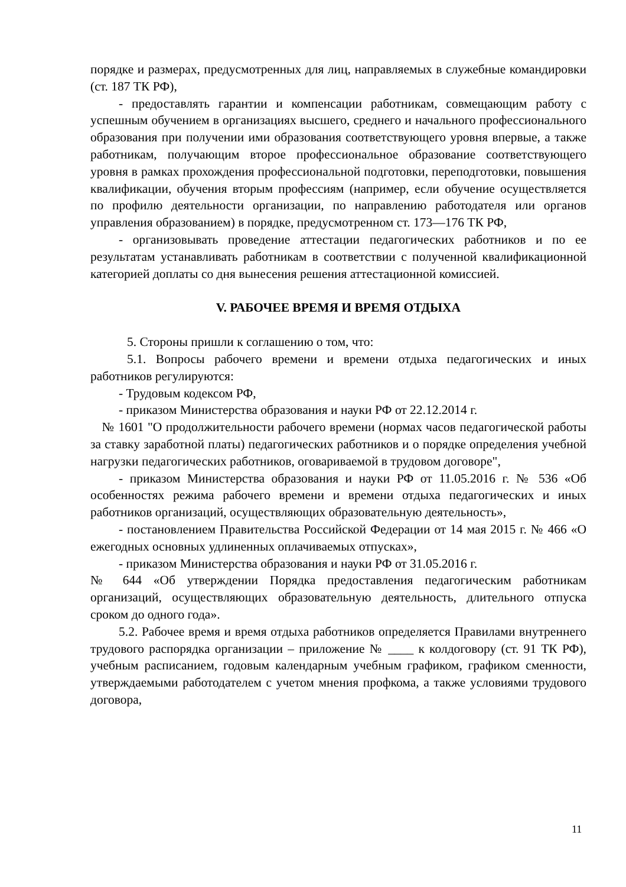порядке и размерах, предусмотренных для лиц, направляемых в служебные командировки (ст. 187 ТК РФ),
- предоставлять гарантии и компенсации работникам, совмещающим работу с успешным обучением в организациях высшего, среднего и начального профессионального образования при получении ими образования соответствующего уровня впервые, а также работникам, получающим второе профессиональное образование соответствующего уровня в рамках прохождения профессиональной подготовки, переподготовки, повышения квалификации, обучения вторым профессиям (например, если обучение осуществляется по профилю деятельности организации, по направлению работодателя или органов управления образованием) в порядке, предусмотренном ст. 173—176 ТК РФ,
- организовывать проведение аттестации педагогических работников и по ее результатам устанавливать работникам в соответствии с полученной квалификационной категорией доплаты со дня вынесения решения аттестационной комиссией.
V. РАБОЧЕЕ ВРЕМЯ И ВРЕМЯ ОТДЫХА
5. Стороны пришли к соглашению о том, что:
5.1. Вопросы рабочего времени и времени отдыха педагогических и иных работников регулируются:
- Трудовым кодексом РФ,
- приказом Министерства образования и науки РФ от 22.12.2014 г.
№ 1601 "О продолжительности рабочего времени (нормах часов педагогической работы за ставку заработной платы) педагогических работников и о порядке определения учебной нагрузки педагогических работников, оговариваемой в трудовом договоре",
- приказом Министерства образования и науки РФ от 11.05.2016 г. № 536 «Об особенностях режима рабочего времени и времени отдыха педагогических и иных работников организаций, осуществляющих образовательную деятельность»,
- постановлением Правительства Российской Федерации от 14 мая 2015 г. № 466 «О ежегодных основных удлиненных оплачиваемых отпусках»,
- приказом Министерства образования и науки РФ от 31.05.2016 г.
№ 644 «Об утверждении Порядка предоставления педагогическим работникам организаций, осуществляющих образовательную деятельность, длительного отпуска сроком до одного года».
5.2. Рабочее время и время отдыха работников определяется Правилами внутреннего трудового распорядка организации – приложение № ____ к колдоговору (ст. 91 ТК РФ), учебным расписанием, годовым календарным учебным графиком, графиком сменности, утверждаемыми работодателем с учетом мнения профкома, а также условиями трудового договора,
11